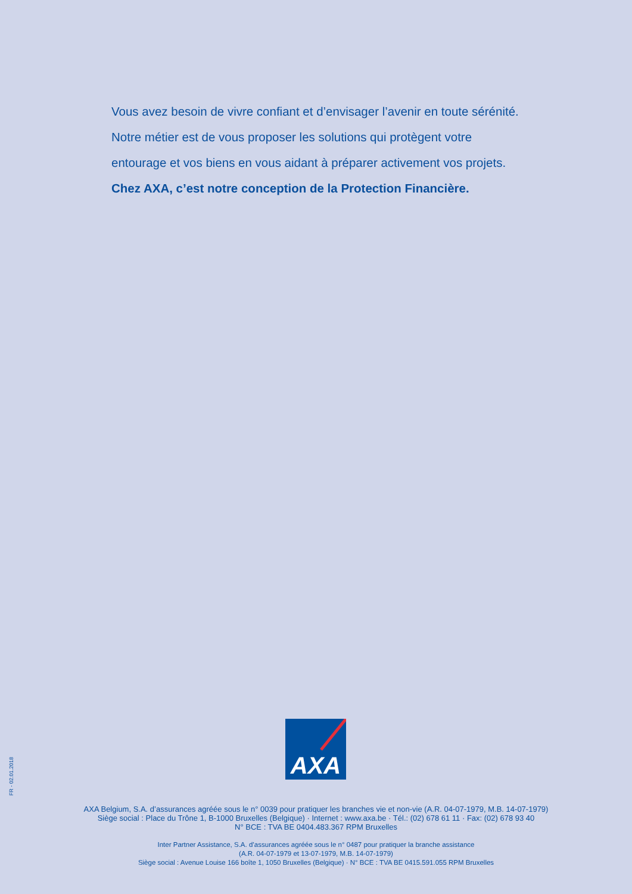Vous avez besoin de vivre confiant et d’envisager l’avenir en toute sérénité.
Notre métier est de vous proposer les solutions qui protègent votre
entourage et vos biens en vous aidant à préparer activement vos projets.
Chez AXA, c’est notre conception de la Protection Financière.
FR - 02.01.2018
AXA
AXA Belgium, S.A. d’assurances agréée sous le n° 0039 pour pratiquer les branches vie et non-vie (A.R. 04-07-1979, M.B. 14-07-1979)
Siège social : Place du Trône 1, B-1000 Bruxelles (Belgique) · Internet : www.axa.be · Tél.: (02) 678 61 11 · Fax: (02) 678 93 40
N° BCE : TVA BE 0404.483.367 RPM Bruxelles
Inter Partner Assistance, S.A. d’assurances agréée sous le n° 0487 pour pratiquer la branche assistance
(A.R. 04-07-1979 et 13-07-1979, M.B. 14-07-1979)
Siège social : Avenue Louise 166 boîte 1, 1050 Bruxelles (Belgique) · N° BCE : TVA BE 0415.591.055 RPM Bruxelles